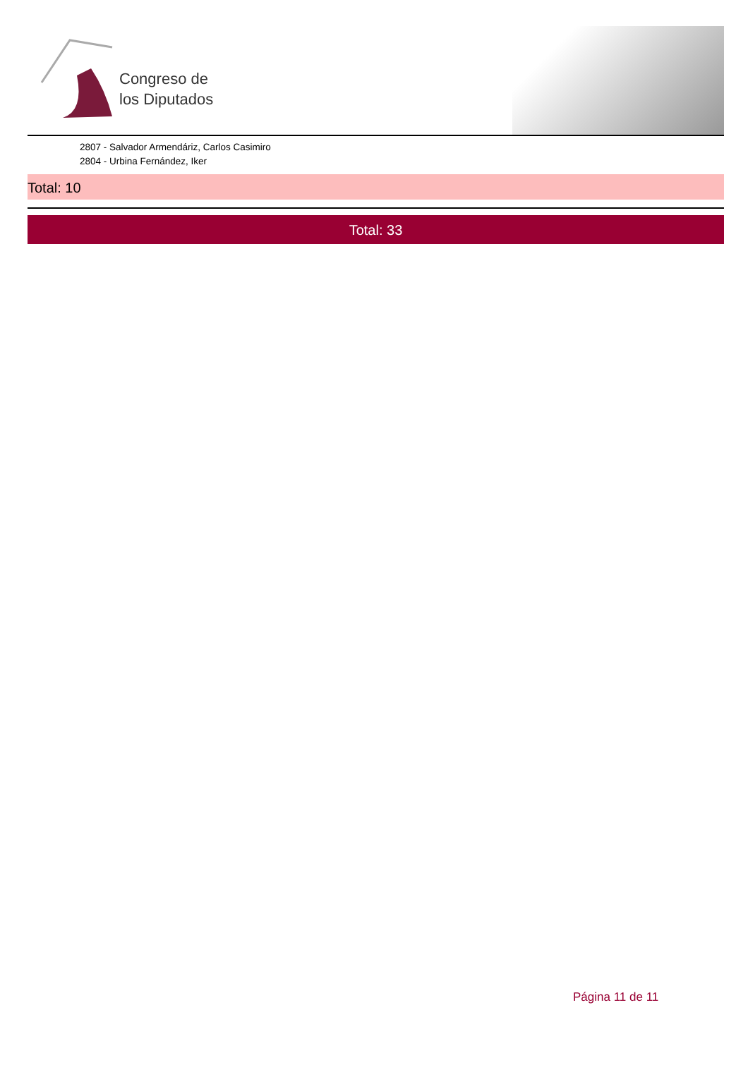Congreso de
los Diputados
2807 - Salvador Armendáriz, Carlos Casimiro
2804 - Urbina Fernández, Iker
Total: 10
Total: 33
Página 11 de 11